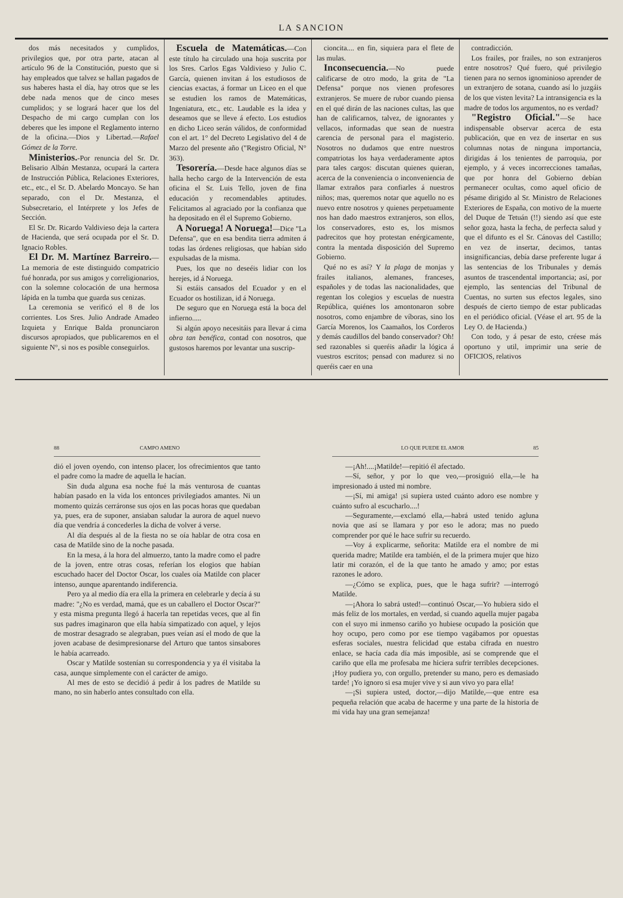LA SANCION
dos más necesitados y cumplidos, privilegios que, por otra parte, atacan al artículo 96 de la Constitución, puesto que si hay empleados que talvez se hallan pagados de sus haberes hasta el día, hay otros que se les debe nada menos que de cinco meses cumplidos; y se logrará hacer que los del Despacho de mi cargo cumplan con los deberes que les impone el Reglamento interno de la oficina.—Dios y Libertad.—Rafael Gómez de la Torre.
Ministerios.-Por renuncia del Sr. Dr. Belisario Albán Mestanza, ocupará la cartera de Instrucción Pública, Relaciones Exteriores, etc., etc., el Sr. D. Abelardo Moncayo. Se han separado, con el Dr. Mestanza, el Subsecretario, el Intérprete y los Jefes de Sección.
El Sr. Dr. Ricardo Valdivieso deja la cartera de Hacienda, que será ocupada por el Sr. D. Ignacio Robles.
El Dr. M. Martínez Barreiro.—La memoria de este distinguido compatricio fué honrada, por sus amigos y correligionarios, con la solemne colocación de una hermosa lápida en la tumba que guarda sus cenizas.
La ceremonia se verificó el 8 de los corrientes. Los Sres. Julio Andrade Amadeo Izquieta y Enrique Balda pronunciaron discursos apropiados, que publicaremos en el siguiente N°, si nos es posible conseguirlos.
Escuela de Matemáticas.—Con este título ha circulado una hoja suscrita por los Sres. Carlos Egas Valdivieso y Julio C. García, quienen invitan á los estudiosos de ciencias exactas, á formar un Liceo en el que se estudien los ramos de Matemáticas, Ingeniatura, etc., etc. Laudable es la idea y deseamos que se lleve á efecto. Los estudios en dicho Liceo serán válidos, de conformidad con el art. 1° del Decreto Legislativo del 4 de Marzo del presente año ("Registro Oficial, N° 363).
Tesorería.—Desde hace algunos días se halla hecho cargo de la Intervención de esta oficina el Sr. Luis Tello, joven de fina educación y recomendables aptitudes. Felicitamos al agraciado por la confianza que ha depositado en él el Supremo Gobierno.
A Noruega! A Noruega!—Dice "La Defensa", que en esa bendita tierra admiten á todas las órdenes religiosas, que habían sido expulsadas de la misma.
Pues, los que no deseéis lidiar con los herejes, id á Noruega.
Si estáis cansados del Ecuador y en el Ecuador os hostilizan, id á Noruega.
De seguro que en Noruega está la boca del infierno.....
Si algún apoyo necesitáis para llevar á cima obra tan benéfica, contad con nosotros, que gustosos haremos por levantar una suscrip-
cioncita.... en fin, siquiera para el flete de las mulas.
Inconsecuencia.—No puede calificarse de otro modo, la grita de "La Defensa" porque nos vienen profesores extranjeros. Se muere de rubor cuando piensa en el qué dirán de las naciones cultas, las que han de calificarnos, talvez, de ignorantes y vellacos, informadas que sean de nuestra carencia de personal para el magisterio. Nosotros no dudamos que entre nuestros compatriotas los haya verdaderamente aptos para tales cargos: discutan quienes quieran, acerca de la conveniencia o inconveniencia de llamar extraños para confiarles á nuestros niños; mas, queremos notar que aquello no es nuevo entre nosotros y quienes perpetuamente nos han dado maestros extranjeros, son ellos, los conservadores, esto es, los mismos padrecitos que hoy protestan enérgicamente, contra la mentada disposición del Supremo Gobierno.
Qué no es así? Y la plaga de monjas y frailes italianos, alemanes, franceses, españoles y de todas las nacionalidades, que regentan los colegios y escuelas de nuestra República, quiénes los amontonaron sobre nosotros, como enjambre de víboras, sino los García Morenos, los Caamaños, los Corderos y demás caudillos del bando conservador? Oh! sed razonables si queréis añadir la lógica á vuestros escritos; pensad con madurez si no queréis caer en una
contradicción.
Los frailes, por frailes, no son extranjeros entre nosotros? Qué fuero, qué privilegio tienen para no sernos ignominioso aprender de un extranjero de sotana, cuando así lo juzgáis de los que visten levita? La intransigencia es la madre de todos los argumentos, no es verdad?
"Registro Oficial."—Se hace indispensable observar acerca de esta publicación, que en vez de insertar en sus columnas notas de ninguna importancia, dirigidas á los tenientes de parroquia, por ejemplo, y á veces incorrecciones tamañas, que por honra del Gobierno debían permanecer ocultas, como aquel oficio de pésame dirigido al Sr. Ministro de Relaciones Exteriores de España, con motivo de la muerte del Duque de Tetuán (!!) siendo así que este señor goza, hasta la fecha, de perfecta salud y que el difunto es el Sr. Cánovas del Castillo; en vez de insertar, decimos, tantas insignificancias, debía darse preferente lugar á las sentencias de los Tribunales y demás asuntos de trascendental importancia; así, por ejemplo, las sentencias del Tribunal de Cuentas, no surten sus efectos legales, sino después de cierto tiempo de estar publicadas en el periódico oficial. (Véase el art. 95 de la Ley O. de Hacienda.)
Con todo, y á pesar de esto, créese más oportuno y util, imprimir una serie de OFICIOS, relativos
88 CAMPO AMENO
dió el joven oyendo, con intenso placer, los ofrecimientos que tanto el padre como la madre de aquella le hacían.
Sin duda alguna esa noche fué la más venturosa de cuantas habían pasado en la vida los entonces privilegiados amantes. Ni un momento quizás cerráronse sus ojos en las pocas horas que quedaban ya, pues, era de suponer, ansiaban saludar la aurora de aquel nuevo día que vendría á concederles la dicha de volver á verse.
Al día después al de la fiesta no se oía hablar de otra cosa en casa de Matilde sino de la noche pasada.
En la mesa, á la hora del almuerzo, tanto la madre como el padre de la joven, entre otras cosas, referían los elogios que habían escuchado hacer del Doctor Oscar, los cuales oía Matilde con placer intenso, aunque aparentando indiferencia.
Pero ya al medio día era ella la primera en celebrarle y decía á su madre: "¿No es verdad, mamá, que es un caballero el Doctor Oscar?" y esta misma pregunta llegó á hacerla tan repetidas veces, que al fin sus padres imaginaron que ella había simpatizado con aquel, y lejos de mostrar desagrado se alegraban, pues veían así el modo de que la joven acabase de desimpresionarse del Arturo que tantos sinsabores le había acarreado.
Oscar y Matilde sostenían su correspondencia y ya él visitaba la casa, aunque simplemente con el carácter de amigo.
Al mes de esto se decidió á pedir á los padres de Matilde su mano, no sin haberlo antes consultado con ella.
LO QUE PUEDE EL AMOR 85
—¡Ah!....¡Matilde!—repitió él afectado.
—Sí, señor, y por lo que veo,—prosiguió ella,—le ha impresionado á usted mi nombre.
—¡Sí, mi amiga! ¡si supiera usted cuánto adoro ese nombre y cuánto sufro al escucharlo....!
—Seguramente,—exclamó ella,—habrá usted tenido agluna novia que así se llamara y por eso le adora; mas no puedo comprender por qué le hace sufrir su recuerdo.
—Voy á explicarme, señorita: Matilde era el nombre de mi querida madre; Matilde era también, el de la primera mujer que hizo latir mi corazón, el de la que tanto he amado y amo; por estas razones le adoro.
—¿Cómo se explica, pues, que le haga sufrir? —interrogó Matilde.
—¡Ahora lo sabrá usted!—continuó Oscar,—Yo hubiera sido el más feliz de los mortales, en verdad, si cuando aquella mujer pagaba con el suyo mi inmenso cariño yo hubiese ocupado la posición que hoy ocupo, pero como por ese tiempo vagábamos por opuestas esferas sociales, nuestra felicidad que estaba cifrada en nuestro enlace, se hacía cada día más imposible, así se comprende que el cariño que ella me profesaba me hiciera sufrir terribles decepciones. ¡Hoy pudiera yo, con orgullo, pretender su mano, pero es demasiado tarde! ¡Yo ignoro si esa mujer vive y si aun vivo yo para ella!
—¡Si supiera usted, doctor,—dijo Matilde,—que entre esa pequeña relación que acaba de hacerme y una parte de la historia de mi vida hay una gran semejanza!